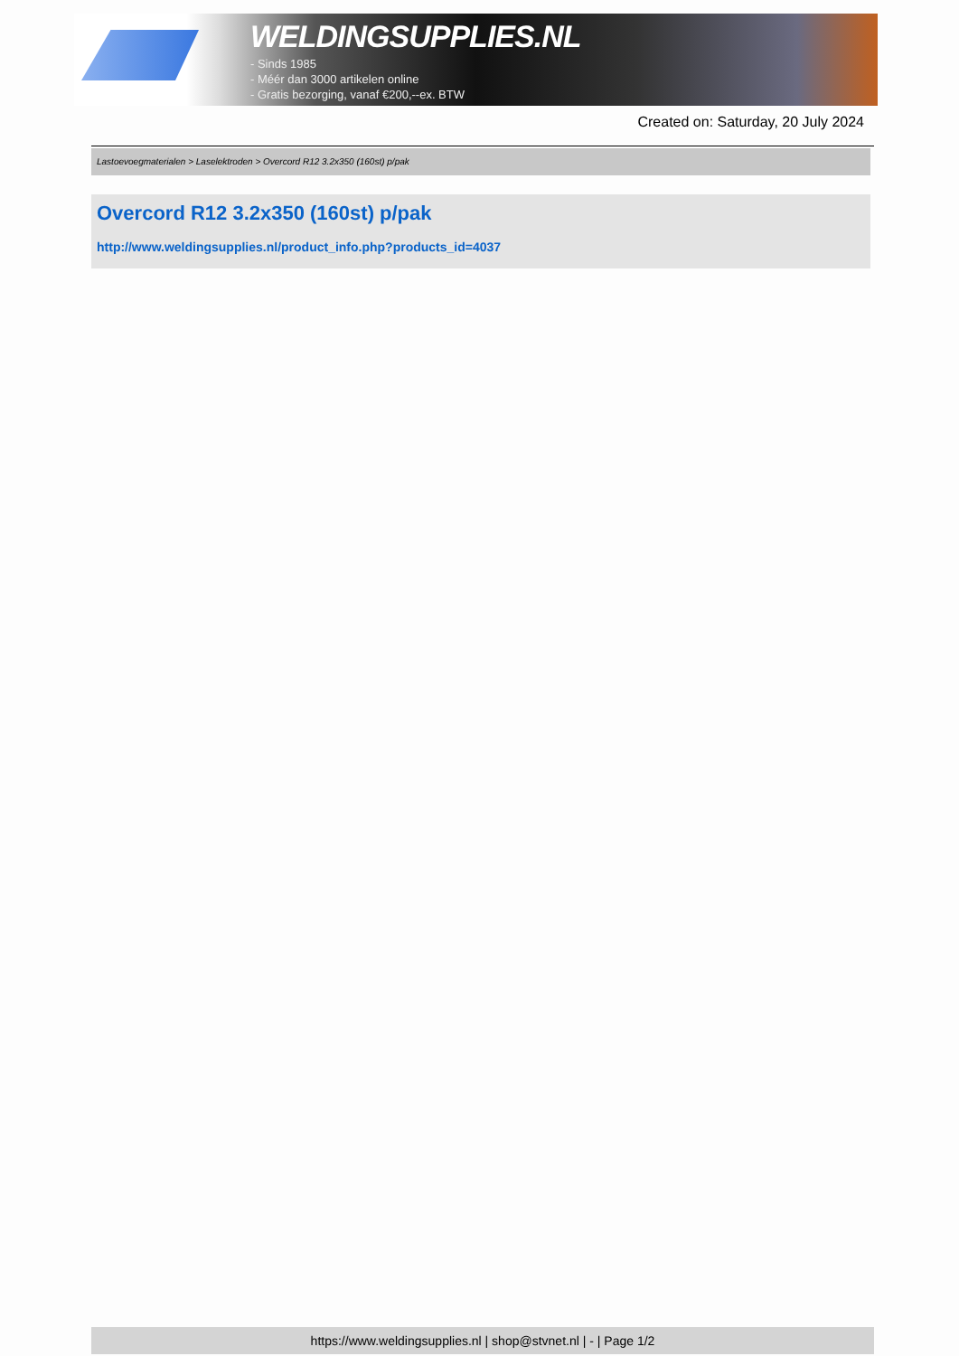WELDINGSUPPLIES.NL
- Sinds 1985
- Méér dan 3000 artikelen online
- Gratis bezorging, vanaf €200,--ex. BTW
Created on: Saturday, 20 July 2024
Lastoevoegmaterialen > Laselektroden > Overcord R12 3.2x350 (160st) p/pak
Overcord R12 3.2x350 (160st) p/pak
http://www.weldingsupplies.nl/product_info.php?products_id=4037
https://www.weldingsupplies.nl | shop@stvnet.nl | - | Page 1/2